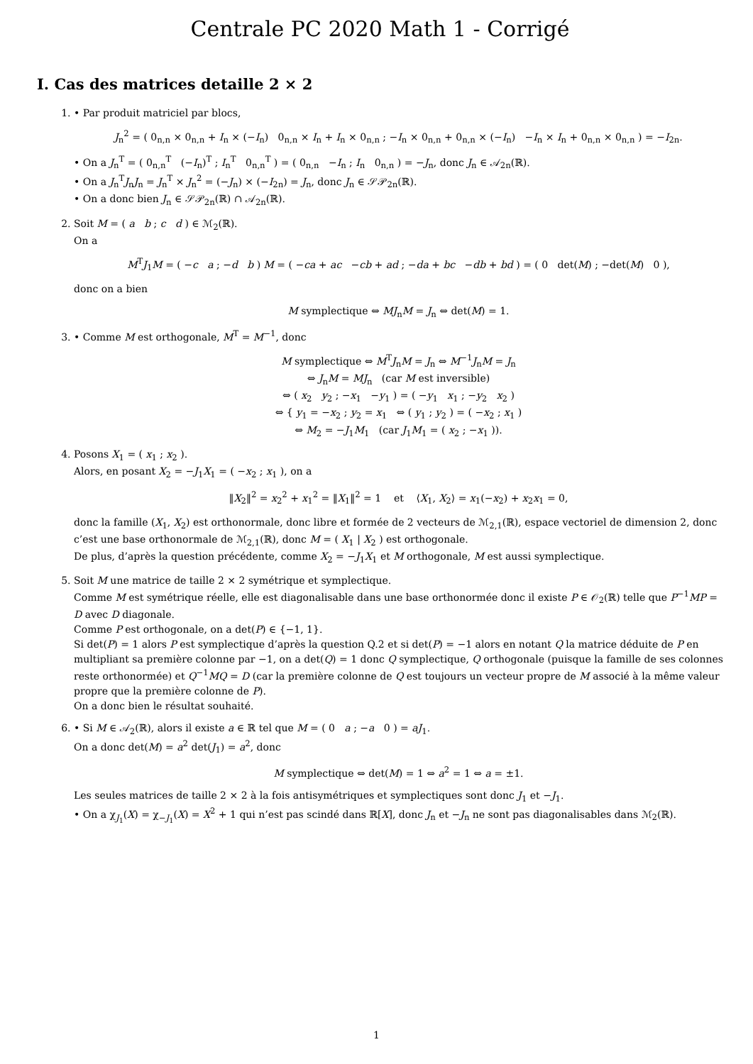Centrale PC 2020 Math 1 - Corrigé
I. Cas des matrices detaille 2 × 2
1. • Par produit matriciel par blocs,
J<sub>n</sub><sup>2</sup> = ( 0<sub>n,n</sub> × 0<sub>n,n</sub> + I<sub>n</sub> × (−I<sub>n</sub>) 0<sub>n,n</sub> × I<sub>n</sub> + I<sub>n</sub> × 0<sub>n,n</sub> ; −I<sub>n</sub> × 0<sub>n,n</sub> + 0<sub>n,n</sub> × (−I<sub>n</sub>) −I<sub>n</sub> × I<sub>n</sub> + 0<sub>n,n</sub> × 0<sub>n,n</sub> ) = −I<sub>2n</sub>.
• On a J<sub>n</sub><sup>T</sup> = ( 0<sub>n,n</sub><sup>T</sup> (−I<sub>n</sub>)<sup>T</sup> ; I<sub>n</sub><sup>T</sup> 0<sub>n,n</sub><sup>T</sup> ) = ( 0<sub>n,n</sub> −I<sub>n</sub> ; I<sub>n</sub> 0<sub>n,n</sub> ) = −J<sub>n</sub>, donc J<sub>n</sub> ∈ 𝒜<sub>2n</sub>(ℝ).
• On a J<sub>n</sub><sup>T</sup>J<sub>n</sub>J<sub>n</sub> = J<sub>n</sub><sup>T</sup> × J<sub>n</sub><sup>2</sup> = (−J<sub>n</sub>) × (−I<sub>2n</sub>) = J<sub>n</sub>, donc J<sub>n</sub> ∈ 𝒮𝒫<sub>2n</sub>(ℝ).
• On a donc bien J<sub>n</sub> ∈ 𝒮𝒫<sub>2n</sub>(ℝ) ∩ 𝒜<sub>2n</sub>(ℝ).
2. Soit M = ( a b ; c d ) ∈ ℳ<sub>2</sub>(ℝ).
On a
M<sup>T</sup>J<sub>1</sub>M = ( −c a ; −d b ) M = ( −ca + ac −cb + ad ; −da + bc −db + bd ) = ( 0 det(M) ; −det(M) 0 ),
donc on a bien
M symplectique ⇔ MJ<sub>n</sub>M = J<sub>n</sub> ⇔ det(M) = 1.
3. • Comme M est orthogonale, M<sup>T</sup> = M<sup>−1</sup>, donc
M symplectique ⇔ M<sup>T</sup>J<sub>n</sub>M = J<sub>n</sub> ⇔ M<sup>−1</sup>J<sub>n</sub>M = J<sub>n</sub>
⇔ J<sub>n</sub>M = MJ<sub>n</sub> (car M est inversible)
⇔ ( x<sub>2</sub> y<sub>2</sub> ; −x<sub>1</sub> −y<sub>1</sub> ) = ( −y<sub>1</sub> x<sub>1</sub> ; −y<sub>2</sub> x<sub>2</sub> )
⇔ { y<sub>1</sub> = −x<sub>2</sub> ; y<sub>2</sub> = x<sub>1</sub> ⇔ ( y<sub>1</sub> ; y<sub>2</sub> ) = ( −x<sub>2</sub> ; x<sub>1</sub> )
⇔ M<sub>2</sub> = −J<sub>1</sub>M<sub>1</sub> (car J<sub>1</sub>M<sub>1</sub> = ( x<sub>2</sub> ; −x<sub>1</sub> )).
4. Posons X<sub>1</sub> = ( x<sub>1</sub> ; x<sub>2</sub> ).
Alors, en posant X<sub>2</sub> = −J<sub>1</sub>X<sub>1</sub> = ( −x<sub>2</sub> ; x<sub>1</sub> ), on a
‖X<sub>2</sub>‖<sup>2</sup> = x<sub>2</sub><sup>2</sup> + x<sub>1</sub><sup>2</sup> = ‖X<sub>1</sub>‖<sup>2</sup> = 1 et ⟨X<sub>1</sub>, X<sub>2</sub>⟩ = x<sub>1</sub>(−x<sub>2</sub>) + x<sub>2</sub>x<sub>1</sub> = 0,
donc la famille (X<sub>1</sub>, X<sub>2</sub>) est orthonormale, donc libre et formée de 2 vecteurs de ℳ<sub>2,1</sub>(ℝ), espace vectoriel de dimension 2, donc c’est une base orthonormale de ℳ<sub>2,1</sub>(ℝ), donc M = ( X<sub>1</sub> | X<sub>2</sub> ) est orthogonale.
De plus, d’après la question précédente, comme X<sub>2</sub> = −J<sub>1</sub>X<sub>1</sub> et M orthogonale, M est aussi symplectique.
5. Soit M une matrice de taille 2 × 2 symétrique et symplectique.
Comme M est symétrique réelle, elle est diagonalisable dans une base orthonormée donc il existe P ∈ 𝒪<sub>2</sub>(ℝ) telle que P<sup>−1</sup>MP = D avec D diagonale.
Comme P est orthogonale, on a det(P) ∈ {−1, 1}.
Si det(P) = 1 alors P est symplectique d’après la question Q.2 et si det(P) = −1 alors en notant Q la matrice déduite de P en multipliant sa première colonne par −1, on a det(Q) = 1 donc Q symplectique, Q orthogonale (puisque la famille de ses colonnes reste orthonormée) et Q<sup>−1</sup>MQ = D (car la première colonne de Q est toujours un vecteur propre de M associé à la même valeur propre que la première colonne de P).
On a donc bien le résultat souhaité.
6. • Si M ∈ 𝒜<sub>2</sub>(ℝ), alors il existe a ∈ ℝ tel que M = ( 0 a ; −a 0 ) = aJ<sub>1</sub>.
On a donc det(M) = a<sup>2</sup> det(J<sub>1</sub>) = a<sup>2</sup>, donc
M symplectique ⇔ det(M) = 1 ⇔ a<sup>2</sup> = 1 ⇔ a = ±1.
Les seules matrices de taille 2 × 2 à la fois antisymétriques et symplectiques sont donc J<sub>1</sub> et −J<sub>1</sub>.
• On a χ<sub>J<sub>1</sub></sub>(X) = χ<sub>−J<sub>1</sub></sub>(X) = X<sup>2</sup> + 1 qui n’est pas scindé dans ℝ[X], donc J<sub>n</sub> et −J<sub>n</sub> ne sont pas diagonalisables dans ℳ<sub>2</sub>(ℝ).
1